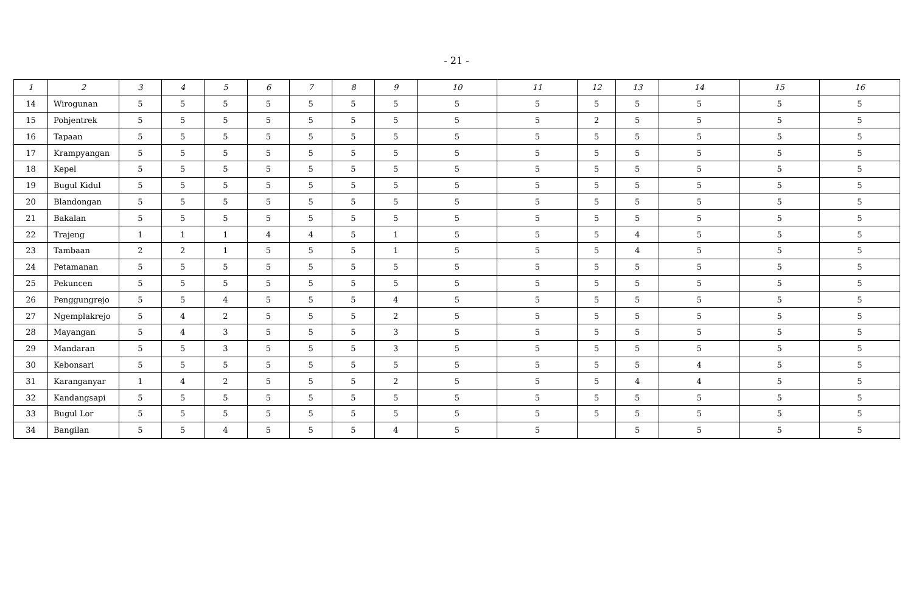- 21 -
| 1 | 2 | 3 | 4 | 5 | 6 | 7 | 8 | 9 | 10 | 11 | 12 | 13 | 14 | 15 | 16 |
| --- | --- | --- | --- | --- | --- | --- | --- | --- | --- | --- | --- | --- | --- | --- | --- |
| 14 | Wirogunan | 5 | 5 | 5 | 5 | 5 | 5 | 5 | 5 | 5 | 5 | 5 | 5 | 5 | 5 |
| 15 | Pohjentrek | 5 | 5 | 5 | 5 | 5 | 5 | 5 | 5 | 5 | 2 | 5 | 5 | 5 | 5 |
| 16 | Tapaan | 5 | 5 | 5 | 5 | 5 | 5 | 5 | 5 | 5 | 5 | 5 | 5 | 5 | 5 |
| 17 | Krampyangan | 5 | 5 | 5 | 5 | 5 | 5 | 5 | 5 | 5 | 5 | 5 | 5 | 5 | 5 |
| 18 | Kepel | 5 | 5 | 5 | 5 | 5 | 5 | 5 | 5 | 5 | 5 | 5 | 5 | 5 | 5 |
| 19 | Bugul Kidul | 5 | 5 | 5 | 5 | 5 | 5 | 5 | 5 | 5 | 5 | 5 | 5 | 5 | 5 |
| 20 | Blandongan | 5 | 5 | 5 | 5 | 5 | 5 | 5 | 5 | 5 | 5 | 5 | 5 | 5 | 5 |
| 21 | Bakalan | 5 | 5 | 5 | 5 | 5 | 5 | 5 | 5 | 5 | 5 | 5 | 5 | 5 | 5 |
| 22 | Trajeng | 1 | 1 | 1 | 4 | 4 | 5 | 1 | 5 | 5 | 5 | 4 | 5 | 5 | 5 |
| 23 | Tambaan | 2 | 2 | 1 | 5 | 5 | 5 | 1 | 5 | 5 | 5 | 4 | 5 | 5 | 5 |
| 24 | Petamanan | 5 | 5 | 5 | 5 | 5 | 5 | 5 | 5 | 5 | 5 | 5 | 5 | 5 | 5 |
| 25 | Pekuncen | 5 | 5 | 5 | 5 | 5 | 5 | 5 | 5 | 5 | 5 | 5 | 5 | 5 | 5 |
| 26 | Penggungrejo | 5 | 5 | 4 | 5 | 5 | 5 | 4 | 5 | 5 | 5 | 5 | 5 | 5 | 5 |
| 27 | Ngemplakrejo | 5 | 4 | 2 | 5 | 5 | 5 | 2 | 5 | 5 | 5 | 5 | 5 | 5 | 5 |
| 28 | Mayangan | 5 | 4 | 3 | 5 | 5 | 5 | 3 | 5 | 5 | 5 | 5 | 5 | 5 | 5 |
| 29 | Mandaran | 5 | 5 | 3 | 5 | 5 | 5 | 3 | 5 | 5 | 5 | 5 | 5 | 5 | 5 |
| 30 | Kebonsari | 5 | 5 | 5 | 5 | 5 | 5 | 5 | 5 | 5 | 5 | 5 | 4 | 5 | 5 |
| 31 | Karanganyar | 1 | 4 | 2 | 5 | 5 | 5 | 2 | 5 | 5 | 5 | 4 | 4 | 5 | 5 |
| 32 | Kandangsapi | 5 | 5 | 5 | 5 | 5 | 5 | 5 | 5 | 5 | 5 | 5 | 5 | 5 | 5 |
| 33 | Bugul Lor | 5 | 5 | 5 | 5 | 5 | 5 | 5 | 5 | 5 | 5 | 5 | 5 | 5 | 5 |
| 34 | Bangilan | 5 | 5 | 4 | 5 | 5 | 5 | 4 | 5 | 5 | | 5 | 5 | 5 | 5 |